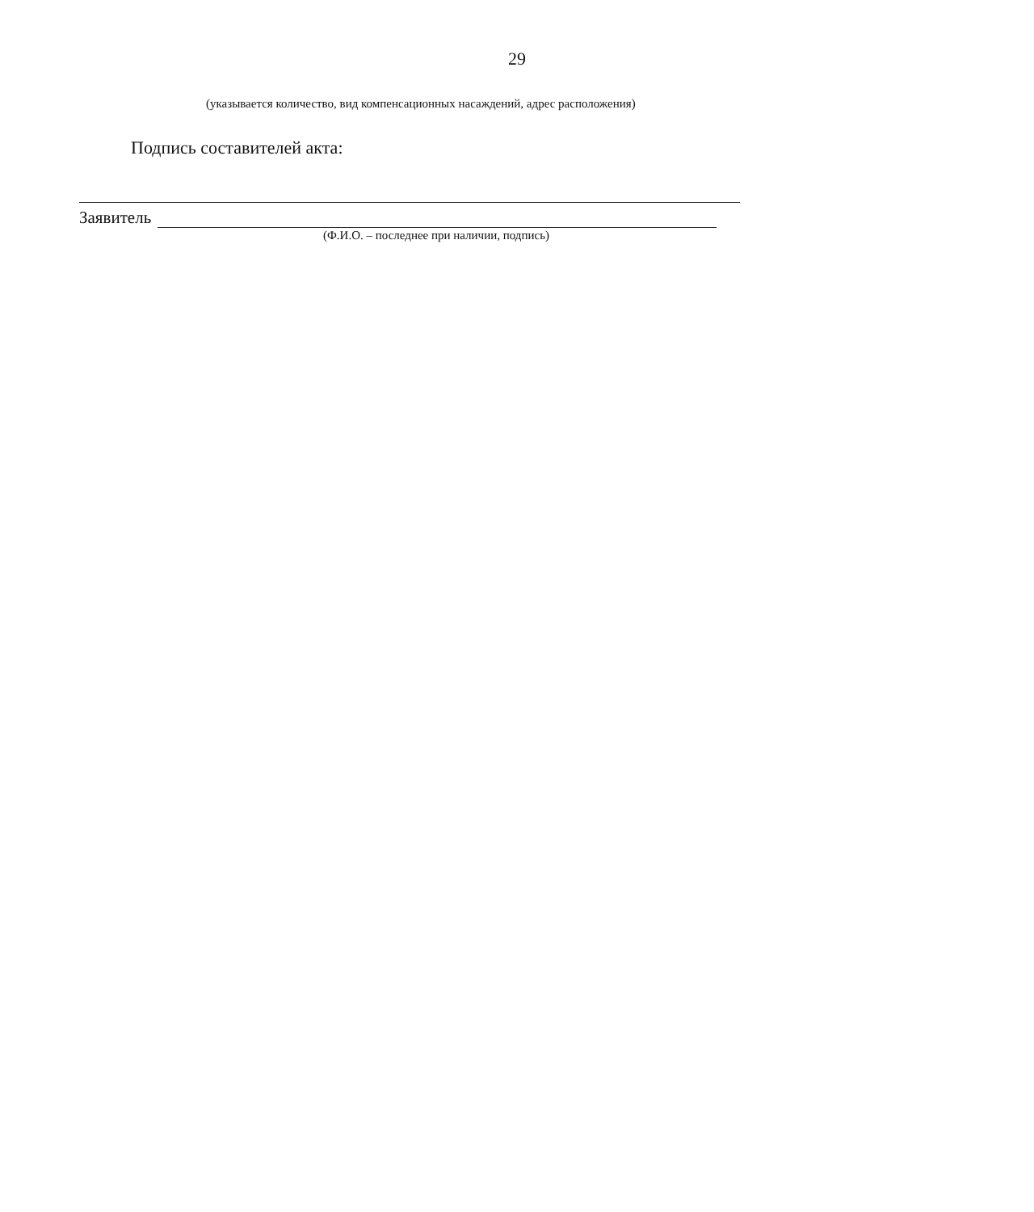29
(указывается количество, вид компенсационных насаждений, адрес расположения)
Подпись составителей акта:
Заявитель
(Ф.И.О. – последнее при наличии, подпись)